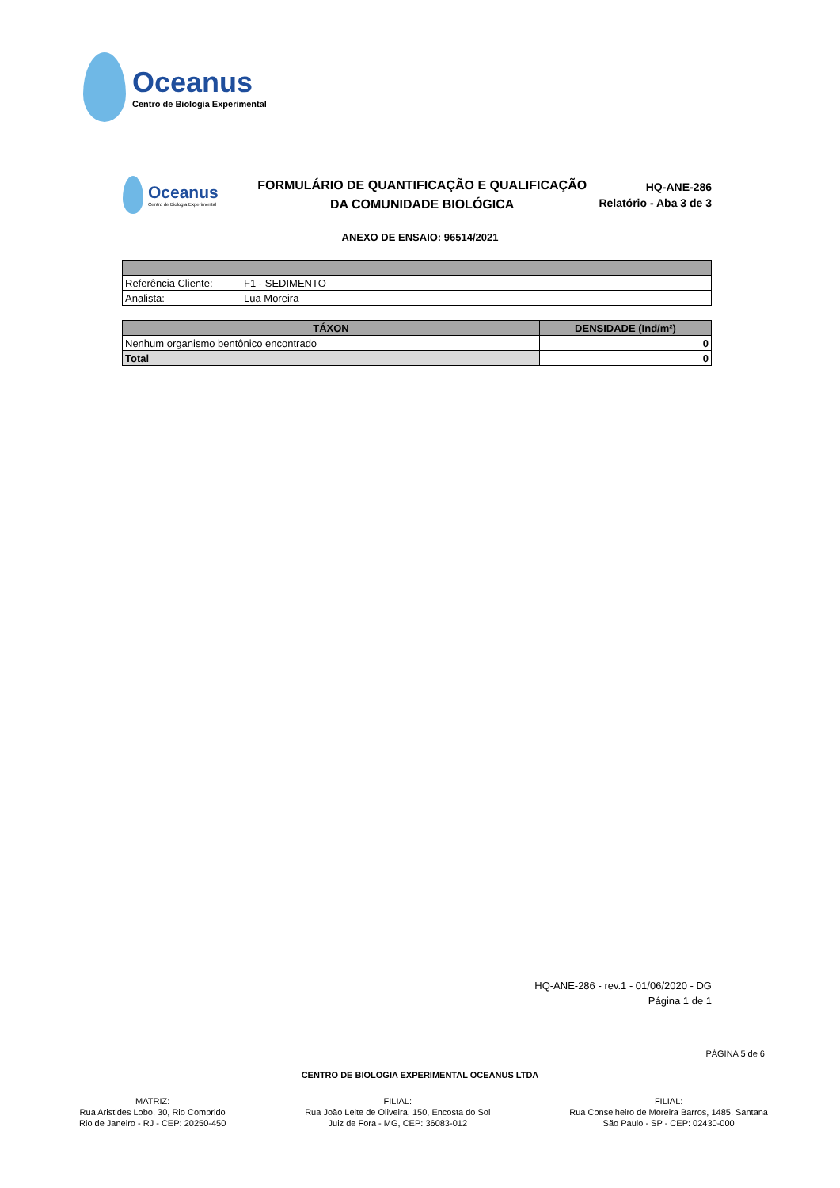Oceanus
Centro de Biologia Experimental
Oceanus
Centro de Biologia Experimental
FORMULÁRIO DE QUANTIFICAÇÃO E QUALIFICAÇÃO
DA COMUNIDADE BIOLÓGICA
HQ-ANE-286
Relatório - Aba 3 de 3
ANEXO DE ENSAIO: 96514/2021
| Referência Cliente: | F1 - SEDIMENTO |
| Analista: | Lua Moreira |
| TÁXON | DENSIDADE (Ind/m²) |
| --- | --- |
| Nenhum organismo bentônico encontrado | 0 |
| Total | 0 |
HQ-ANE-286 - rev.1 - 01/06/2020 - DG
Página 1 de 1
PÁGINA 5 de 6
CENTRO DE BIOLOGIA EXPERIMENTAL OCEANUS LTDA
MATRIZ:
Rua Aristides Lobo, 30, Rio Comprido
Rio de Janeiro - RJ - CEP: 20250-450
FILIAL:
Rua João Leite de Oliveira, 150, Encosta do Sol
Juiz de Fora - MG, CEP: 36083-012
FILIAL:
Rua Conselheiro de Moreira Barros, 1485, Santana
São Paulo - SP - CEP: 02430-000